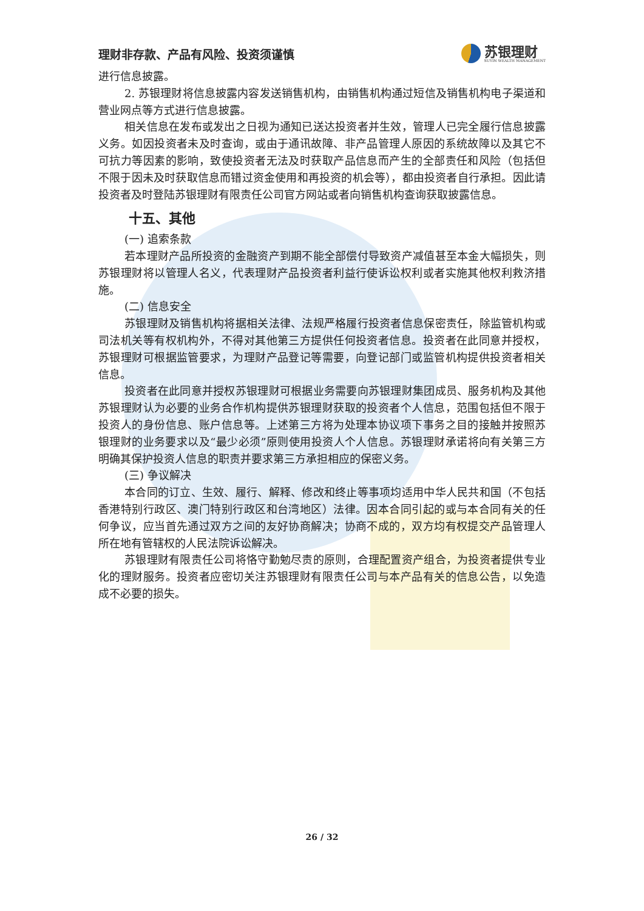理财非存款、产品有风险、投资须谨慎
苏银理财
SUYIN WEALTH MANAGEMENT
进行信息披露。
2. 苏银理财将信息披露内容发送销售机构，由销售机构通过短信及销售机构电子渠道和营业网点等方式进行信息披露。
相关信息在发布或发出之日视为通知已送达投资者并生效，管理人已完全履行信息披露义务。如因投资者未及时查询，或由于通讯故障、非产品管理人原因的系统故障以及其它不可抗力等因素的影响，致使投资者无法及时获取产品信息而产生的全部责任和风险（包括但不限于因未及时获取信息而错过资金使用和再投资的机会等），都由投资者自行承担。因此请投资者及时登陆苏银理财有限责任公司官方网站或者向销售机构查询获取披露信息。
十五、其他
(一) 追索条款
若本理财产品所投资的金融资产到期不能全部偿付导致资产减值甚至本金大幅损失，则苏银理财将以管理人名义，代表理财产品投资者利益行使诉讼权利或者实施其他权利救济措施。
(二) 信息安全
苏银理财及销售机构将据相关法律、法规严格履行投资者信息保密责任，除监管机构或司法机关等有权机构外，不得对其他第三方提供任何投资者信息。投资者在此同意并授权，苏银理财可根据监管要求，为理财产品登记等需要，向登记部门或监管机构提供投资者相关信息。
投资者在此同意并授权苏银理财可根据业务需要向苏银理财集团成员、服务机构及其他苏银理财认为必要的业务合作机构提供苏银理财获取的投资者个人信息，范围包括但不限于投资人的身份信息、账户信息等。上述第三方将为处理本协议项下事务之目的接触并按照苏银理财的业务要求以及“最少必须”原则使用投资人个人信息。苏银理财承诺将向有关第三方明确其保护投资人信息的职责并要求第三方承担相应的保密义务。
(三) 争议解决
本合同的订立、生效、履行、解释、修改和终止等事项均适用中华人民共和国（不包括香港特别行政区、澳门特别行政区和台湾地区）法律。因本合同引起的或与本合同有关的任何争议，应当首先通过双方之间的友好协商解决；协商不成的，双方均有权提交产品管理人所在地有管辖权的人民法院诉讼解决。
苏银理财有限责任公司将恪守勤勉尽责的原则，合理配置资产组合，为投资者提供专业化的理财服务。投资者应密切关注苏银理财有限责任公司与本产品有关的信息公告，以免造成不必要的损失。
26 / 32